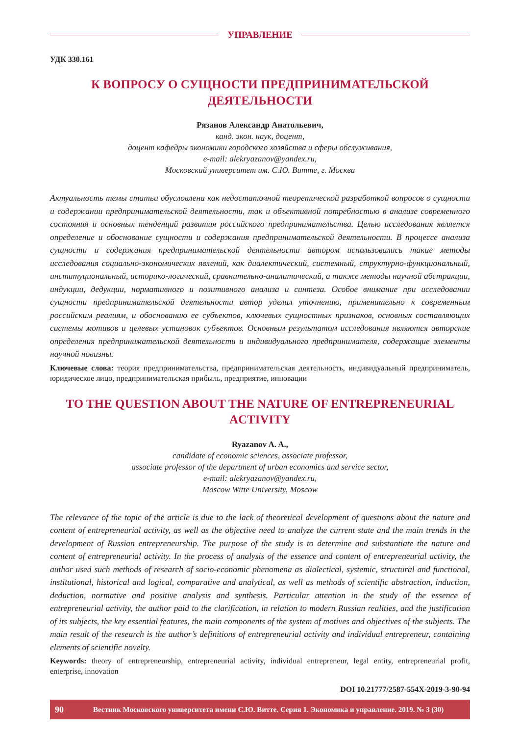УПРАВЛЕНИЕ
УДК 330.161
К ВОПРОСУ О СУЩНОСТИ ПРЕДПРИНИМАТЕЛЬСКОЙ
ДЕЯТЕЛЬНОСТИ
Рязанов Александр Анатольевич,
канд. экон. наук, доцент,
доцент кафедры экономики городского хозяйства и сферы обслуживания,
e-mail: alekryazanov@yandex.ru,
Московский университет им. С.Ю. Витте, г. Москва
Актуальность темы статьи обусловлена как недостаточной теоретической разработкой вопросов о сущности и содержании предпринимательской деятельности, так и объективной потребностью в анализе современного состояния и основных тенденций развития российского предпринимательства. Целью исследования является определение и обоснование сущности и содержания предпринимательской деятельности. В процессе анализа сущности и содержания предпринимательской деятельности автором использовались такие методы исследования социально-экономических явлений, как диалектический, системный, структурно-функциональный, институциональный, историко-логический, сравнительно-аналитический, а также методы научной абстракции, индукции, дедукции, нормативного и позитивного анализа и синтеза. Особое внимание при исследовании сущности предпринимательской деятельности автор уделил уточнению, применительно к современным российским реалиям, и обоснованию ее субъектов, ключевых сущностных признаков, основных составляющих системы мотивов и целевых установок субъектов. Основным результатом исследования являются авторские определения предпринимательской деятельности и индивидуального предпринимателя, содержащие элементы научной новизны.
Ключевые слова: теория предпринимательства, предпринимательская деятельность, индивидуальный предприниматель, юридическое лицо, предпринимательская прибыль, предприятие, инновации
TO THE QUESTION ABOUT THE NATURE OF ENTREPRENEURIAL
ACTIVITY
Ryazanov A. A.,
candidate of economic sciences, associate professor,
associate professor of the department of urban economics and service sector,
e-mail: alekryazanov@yandex.ru,
Moscow Witte University, Moscow
The relevance of the topic of the article is due to the lack of theoretical development of questions about the nature and content of entrepreneurial activity, as well as the objective need to analyze the current state and the main trends in the development of Russian entrepreneurship. The purpose of the study is to determine and substantiate the nature and content of entrepreneurial activity. In the process of analysis of the essence and content of entrepreneurial activity, the author used such methods of research of socio-economic phenomena as dialectical, systemic, structural and functional, institutional, historical and logical, comparative and analytical, as well as methods of scientific abstraction, induction, deduction, normative and positive analysis and synthesis. Particular attention in the study of the essence of entrepreneurial activity, the author paid to the clarification, in relation to modern Russian realities, and the justification of its subjects, the key essential features, the main components of the system of motives and objectives of the subjects. The main result of the research is the author’s definitions of entrepreneurial activity and individual entrepreneur, containing elements of scientific novelty.
Keywords: theory of entrepreneurship, entrepreneurial activity, individual entrepreneur, legal entity, entrepreneurial profit, enterprise, innovation
DOI 10.21777/2587-554X-2019-3-90-94
90 Вестник Московского университета имени С.Ю. Витте. Серия 1. Экономика и управление. 2019. № 3 (30)